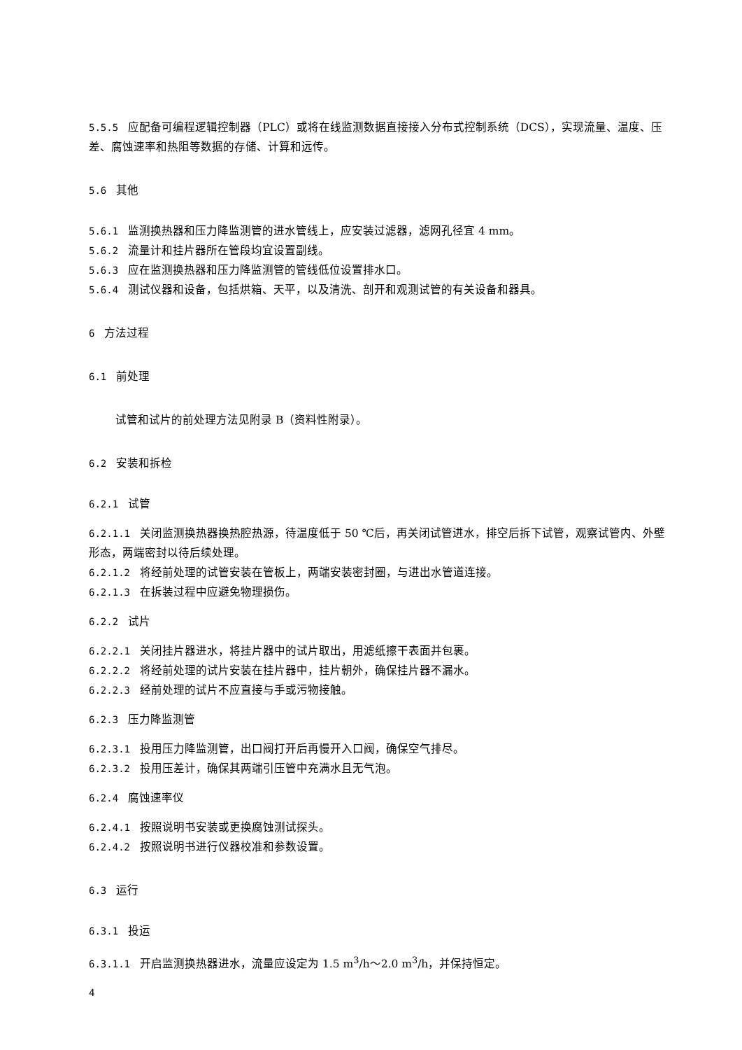5.5.5 应配备可编程逻辑控制器（PLC）或将在线监测数据直接接入分布式控制系统（DCS），实现流量、温度、压差、腐蚀速率和热阻等数据的存储、计算和远传。
5.6 其他
5.6.1 监测换热器和压力降监测管的进水管线上，应安装过滤器，滤网孔径宜 4 mm。
5.6.2 流量计和挂片器所在管段均宜设置副线。
5.6.3 应在监测换热器和压力降监测管的管线低位设置排水口。
5.6.4 测试仪器和设备，包括烘箱、天平，以及清洗、剖开和观测试管的有关设备和器具。
6 方法过程
6.1 前处理
试管和试片的前处理方法见附录 B（资料性附录）。
6.2 安装和拆检
6.2.1 试管
6.2.1.1 关闭监测换热器换热腔热源，待温度低于 50 ℃后，再关闭试管进水，排空后拆下试管，观察试管内、外壁形态，两端密封以待后续处理。
6.2.1.2 将经前处理的试管安装在管板上，两端安装密封圈，与进出水管道连接。
6.2.1.3 在拆装过程中应避免物理损伤。
6.2.2 试片
6.2.2.1 关闭挂片器进水，将挂片器中的试片取出，用滤纸擦干表面并包裹。
6.2.2.2 将经前处理的试片安装在挂片器中，挂片朝外，确保挂片器不漏水。
6.2.2.3 经前处理的试片不应直接与手或污物接触。
6.2.3 压力降监测管
6.2.3.1 投用压力降监测管，出口阀打开后再慢开入口阀，确保空气排尽。
6.2.3.2 投用压差计，确保其两端引压管中充满水且无气泡。
6.2.4 腐蚀速率仪
6.2.4.1 按照说明书安装或更换腐蚀测试探头。
6.2.4.2 按照说明书进行仪器校准和参数设置。
6.3 运行
6.3.1 投运
6.3.1.1 开启监测换热器进水，流量应设定为 1.5 m<sup>3</sup>/h～2.0 m<sup>3</sup>/h，并保持恒定。
4